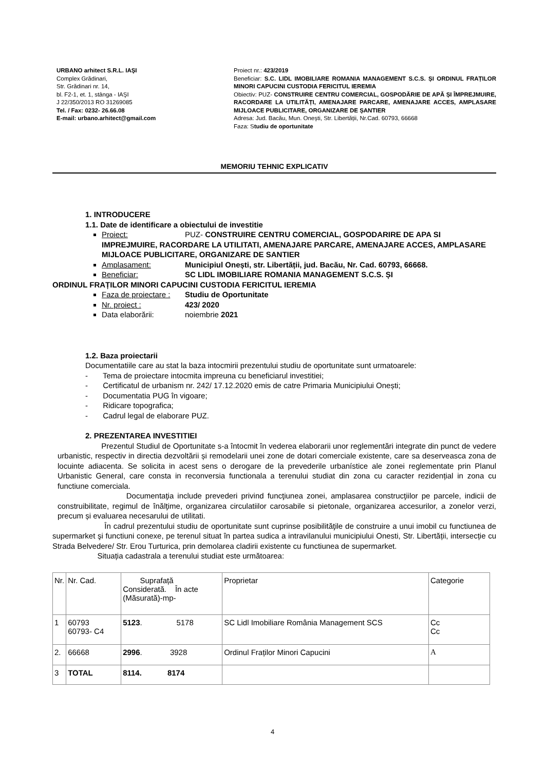URBANO arhitect S.R.L. IAŞI
Complex Grădinari,
Str. Grădinari nr. 14,
bl. F2-1, et. 1, stânga - IAŞI
J 22/350/2013 RO 31269085
Tel. / Fax: 0232- 26.66.08
E-mail: urbano.arhitect@gmail.com
Proiect nr.: 423/2019
Beneficiar: S.C. LIDL IMOBILIARE ROMANIA MANAGEMENT S.C.S. ȘI ORDINUL FRAȚILOR MINORI CAPUCINI CUSTODIA FERICITUL IEREMIA
Obiectiv: PUZ- CONSTRUIRE CENTRU COMERCIAL, GOSPODĂRIE DE APĂ ȘI ÎMPREJMUIRE, RACORDARE LA UTILITĂȚI, AMENAJARE PARCARE, AMENAJARE ACCES, AMPLASARE MIJLOACE PUBLICITARE, ORGANIZARE DE ȘANTIER
Adresa: Jud. Bacău, Mun. Onești, Str. Libertății, Nr.Cad. 60793, 66668
Faza: Studiu de oportunitate
MEMORIU TEHNIC EXPLICATIV
1. INTRODUCERE
1.1. Date de identificare a obiectului de investitie
Proiect: PUZ- CONSTRUIRE CENTRU COMERCIAL, GOSPODARIRE DE APA SI IMPREJMUIRE, RACORDARE LA UTILITATI, AMENAJARE PARCARE, AMENAJARE ACCES, AMPLASARE MIJLOACE PUBLICITARE, ORGANIZARE DE SANTIER
Amplasament: Municipiul Onești, str. Libertății, jud. Bacău, Nr. Cad. 60793, 66668.
Beneficiar: SC LIDL IMOBILIARE ROMANIA MANAGEMENT S.C.S. ȘI
ORDINUL FRAȚILOR MINORI CAPUCINI CUSTODIA FERICITUL IEREMIA
Faza de proiectare : Studiu de Oportunitate
Nr. proiect : 423/ 2020
Data elaborării: noiembrie 2021
1.2. Baza proiectarii
Documentatiile care au stat la baza intocmirii prezentului studiu de oportunitate sunt urmatoarele:
- Tema de proiectare intocmita impreuna cu beneficiarul investitiei;
- Certificatul de urbanism nr. 242/ 17.12.2020 emis de catre Primaria Municipiului Onești;
- Documentatia PUG în vigoare;
- Ridicare topografica;
- Cadrul legal de elaborare PUZ.
2. PREZENTAREA INVESTITIEI
Prezentul Studiul de Oportunitate s-a întocmit în vederea elaborarii unor reglementări integrate din punct de vedere urbanistic, respectiv in directia dezvoltării și remodelarii unei zone de dotari comerciale existente, care sa deserveasca zona de locuinte adiacenta. Se solicita in acest sens o derogare de la prevederile urbanístice ale zonei reglementate prin Planul Urbanistic General, care consta in reconversia functionala a terenului studiat din zona cu caracter rezidențial in zona cu functiune comerciala.
Documentaţia include prevederi privind funcţiunea zonei, amplasarea construcţiilor pe parcele, indicii de construibilitate, regimul de înălţime, organizarea circulatiilor carosabile si pietonale, organizarea accesurilor, a zonelor verzi, precum și evaluarea necesarului de utilitati.
În cadrul prezentului studiu de oportunitate sunt cuprinse posibilităţile de construire a unui imobil cu functiunea de supermarket şi functiuni conexe, pe terenul situat în partea sudica a intravilanului municipiului Onesti, Str. Libertății, intersecție cu Strada Belvedere/ Str. Erou Turturica, prin demolarea cladirii existente cu functiunea de supermarket.
Situația cadastrala a terenului studiat este următoarea:
| Nr. | Nr. Cad. | Suprafață Considerată. În acte (Măsurată)-mp- | Proprietar | Categorie |
| 1 | 60793 60793- C4 | 5123 . 5178 | SC Lidl Imobiliare România Management SCS | Cc Cc |
| 2. | 66668 | 2996 . 3928 | Ordinul Fraților Minori Capucini | A |
| 3 | TOTAL | 8114. 8174 | | |
4